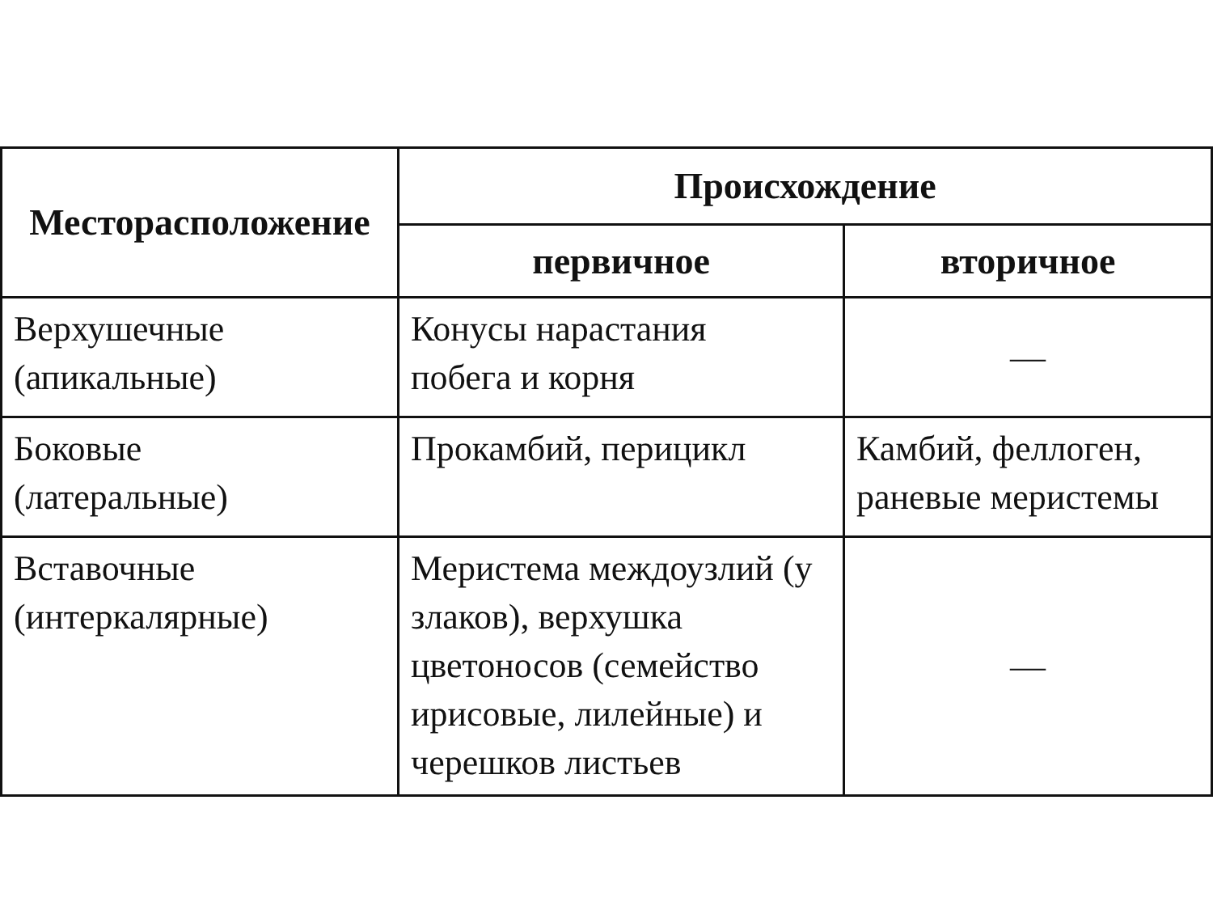| Месторасположение | Происхождение | |
| --- | --- | --- |
| | первичное | вторичное |
| Верхушечные (апикальные) | Конусы нарастания побега и корня | — |
| Боковые (латеральные) | Прокамбий, перицикл | Камбий, феллоген, раневые меристемы |
| Вставочные (интеркалярные) | Меристема междоузлий (у злаков), верхушка цветоносов (семейство ирисовые, лилейные) и черешков листьев | — |